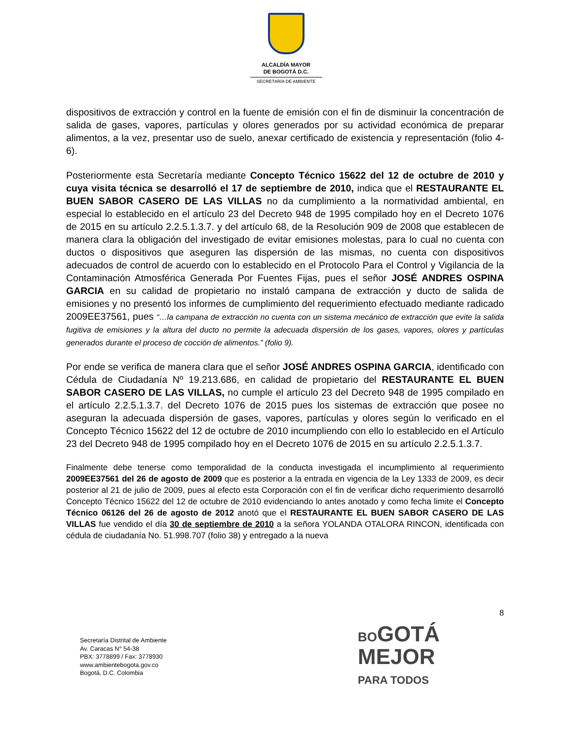ALCALDÍA MAYOR
DE BOGOTÁ D.C.
SECRETARÍA DE AMBIENTE
dispositivos de extracción y control en la fuente de emisión con el fin de disminuir la concentración de salida de gases, vapores, partículas y olores generados por su actividad económica de preparar alimentos, a la vez, presentar uso de suelo, anexar certificado de existencia y representación (folio 4-6).
Posteriormente esta Secretaría mediante Concepto Técnico 15622 del 12 de octubre de 2010 y cuya visita técnica se desarrolló el 17 de septiembre de 2010, indica que el RESTAURANTE EL BUEN SABOR CASERO DE LAS VILLAS no da cumplimiento a la normatividad ambiental, en especial lo establecido en el artículo 23 del Decreto 948 de 1995 compilado hoy en el Decreto 1076 de 2015 en su artículo 2.2.5.1.3.7. y del artículo 68, de la Resolución 909 de 2008 que establecen de manera clara la obligación del investigado de evitar emisiones molestas, para lo cual no cuenta con ductos o dispositivos que aseguren las dispersión de las mismas, no cuenta con dispositivos adecuados de control de acuerdo con lo establecido en el Protocolo Para el Control y Vigilancia de la Contaminación Atmosférica Generada Por Fuentes Fijas, pues el señor JOSÉ ANDRES OSPINA GARCIA en su calidad de propietario no instaló campana de extracción y ducto de salida de emisiones y no presentó los informes de cumplimiento del requerimiento efectuado mediante radicado 2009EE37561, pues “…la campana de extracción no cuenta con un sistema mecánico de extracción que evite la salida fugitiva de emisiones y la altura del ducto no permite la adecuada dispersión de los gases, vapores, olores y partículas generados durante el proceso de cocción de alimentos.” (folio 9).
Por ende se verifica de manera clara que el señor JOSÉ ANDRES OSPINA GARCIA, identificado con Cédula de Ciudadanía Nº 19.213.686, en calidad de propietario del RESTAURANTE EL BUEN SABOR CASERO DE LAS VILLAS, no cumple el artículo 23 del Decreto 948 de 1995 compilado en el artículo 2.2.5.1.3.7. del Decreto 1076 de 2015 pues los sistemas de extracción que posee no aseguran la adecuada dispersión de gases, vapores, partículas y olores según lo verificado en el Concepto Técnico 15622 del 12 de octubre de 2010 incumpliendo con ello lo establecido en el Artículo 23 del Decreto 948 de 1995 compilado hoy en el Decreto 1076 de 2015 en su artículo 2.2.5.1.3.7.
Finalmente debe tenerse como temporalidad de la conducta investigada el incumplimiento al requerimiento 2009EE37561 del 26 de agosto de 2009 que es posterior a la entrada en vigencia de la Ley 1333 de 2009, es decir posterior al 21 de julio de 2009, pues al efecto esta Corporación con el fin de verificar dicho requerimiento desarrolló Concepto Técnico 15622 del 12 de octubre de 2010 evidenciando lo antes anotado y como fecha limite el Concepto Técnico 06126 del 26 de agosto de 2012 anotó que el RESTAURANTE EL BUEN SABOR CASERO DE LAS VILLAS fue vendido el día 30 de septiembre de 2010 a la señora YOLANDA OTALORA RINCON, identificada con cédula de ciudadanía No. 51.998.707 (folio 38) y entregado a la nueva
8
Secretaría Distrital de Ambiente
Av. Caracas N° 54-38
PBX: 3778899 / Fax: 3778930
www.ambientebogota.gov.co
Bogotá, D.C. Colombia
BOGOTÁ
MEJOR
PARA TODOS